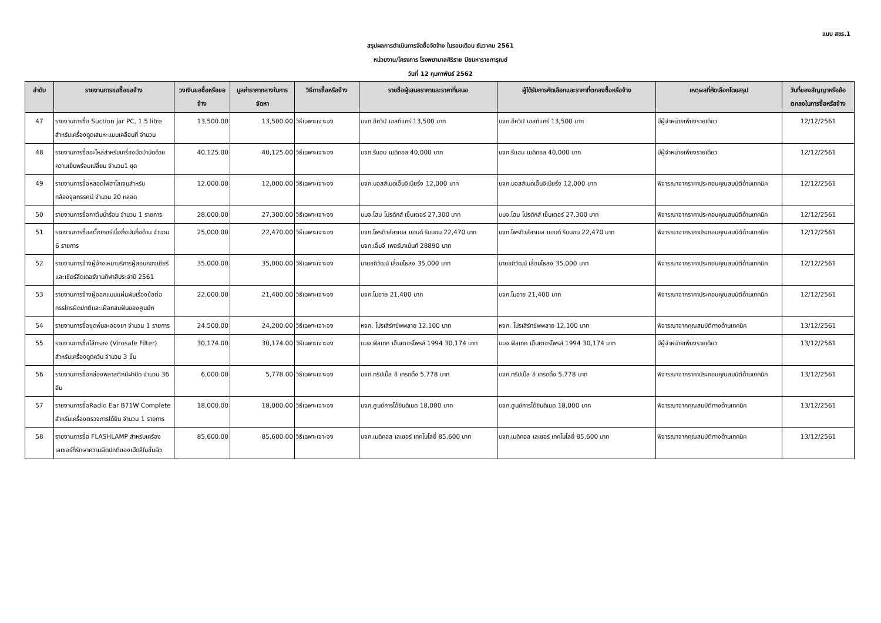แบบ สขร.1
สรุปผลการดำเนินการจัดซื้อจัดจ้าง ในรอบเดือน ธันวาคม 2561
หน่วยงาน/โครงการ โรงพยาบาลศิริราช ปิยมหาราชการุณย์
วันที่ 12 กุมภาพันธ์ 2562
| ลำดับ | รายงานการขอซื้อขอจ้าง | วงเงินขอซื้อหรือขอจ้าง | มูลค่าราคากลางในการจัดหา | วิธีการซื้อหรือจ้าง | รายชื่อผู้เสนอราคาและราคาที่เสนอ | ผู้ได้รับการคัดเลือกและราคาที่ตกลงซื้อหรือจ้าง | เหตุผลที่คัดเลือกโดยสรุป | วันที่ของสัญญาหรือข้อตกลงในการซื้อหรือจ้าง |
| --- | --- | --- | --- | --- | --- | --- | --- | --- |
| 47 | รายงานการซื้อ Suction jar PC, 1.5 litre สำหรับเครื่องดูดเสมหะแบบเคลื่อนที่ จำนวน | 13,500.00 | 13,500.00 | วิธีเฉพาะเจาะจง | บจก.อีควิป เฮลท์แคร์ 13,500 บาท | บจก.อีควิป เฮลท์แคร์ 13,500 บาท | มีผู้จำหน่ายเพียงรายเดียว | 12/12/2561 |
| 48 | รายงานการซื้ออะไหล่สำหรับเครื่องมือบำบัดด้วยความเย็นพร้อมเปลี่ยน จำนวน1 ชุด | 40,125.00 | 40,125.00 | วิธีเฉพาะเจาะจง | บจก.รีแฮบ เมดิคอล 40,000 บาท | บจก.รีแฮบ เมดิคอล 40,000 บาท | มีผู้จำหน่ายเพียงรายเดียว | 12/12/2561 |
| 49 | รายงานการซื้อหลอดไฟฮาโลเจนสำหรับกล้องจุลทรรศน์ จำนวน 20 หลอด | 12,000.00 | 12,000.00 | วิธีเฉพาะเจาะจง | บจก.บอสส์เมดเอ็นจิเนียริ่ง 12,000 บาท | บจก.บอสส์เมดเอ็นจิเนียริ่ง 12,000 บาท | พิจารณาจากราคาประกอบคุณสมบัติด้านเทคนิค | 12/12/2561 |
| 50 | รายงานการซื้อกาต้มน้ำร้อน จำนวน 1 รายการ | 28,000.00 | 27,300.00 | วิธีเฉพาะเจาะจง | บมจ.โฮม โปรดักส์ เซ็นเตอร์ 27,300 บาท | บมจ.โฮม โปรดักส์ เซ็นเตอร์ 27,300 บาท | พิจารณาจากราคาประกอบคุณสมบัติด้านเทคนิค | 12/12/2561 |
| 51 | รายงานการซื้อสติ๊กเกอร์เนื้อกึ่งมันกึ่งด้าน จำนวน 6 รายการ | 25,000.00 | 22,470.00 | วิธีเฉพาะเจาะจง | บจก.โพรดิวส์ลาเบล แอนด์ ริบบอน 22,470 บาท บจก.เอ็มจี เพอร์มาเน้นท์ 28890 บาท | บจก.โพรดิวส์ลาเบล แอนด์ ริบบอน 22,470 บาท | พิจารณาจากราคาประกอบคุณสมบัติด้านเทคนิค | 12/12/2561 |
| 52 | รายงานการจ้างผู้จ้างเหมาบริการผู้สอนกองเชียร์และเชียร์ลีดเดอร์งานกีฬาสีประจำปี 2561 | 35,000.00 | 35,000.00 | วิธีเฉพาะเจาะจง | นายอภิวัฒน์ เลื่อมไธสง 35,000 บาท | นายอภิวัฒน์ เลื่อมไธสง 35,000 บาท | พิจารณาจากราคาประกอบคุณสมบัติด้านเทคนิค | 12/12/2561 |
| 53 | รายงานการจ้างผู้ออกแบบแผ่นพับเรื่องข้อต่อกรรไกรผิดปกติและเฝือกสบฟันของศูนย์ฑ | 22,000.00 | 21,400.00 | วิธีเฉพาะเจาะจง | บจก.โมอาย 21,400 บาท | บจก.โมอาย 21,400 บาท | พิจารณาจากราคาประกอบคุณสมบัติด้านเทคนิค | 12/12/2561 |
| 54 | รายงานการซื้อชุดพ่นละอองยา จำนวน 1 รายการ | 24,500.00 | 24,200.00 | วิธีเฉพาะเจาะจง | หจก. โปรเสิร์ทซัพพลาย 12,100 บาท | หจก. โปรเสิร์ทซัพพลาย 12,100 บาท | พิจารณาจากคุณสมบัติทางด้านเทคนิค | 13/12/2561 |
| 55 | รายงานการซื้อไส้กรอง (Virosafe Filter) สำหรับเครื่องดูดควัน จำนวน 3 ชิ้น | 30,174.00 | 30,174.00 | วิธีเฉพาะเจาะจง | บมจ.ฟิลเทค เอ็นเตอร์ไพรส์ 1994 30,174 บาท | บมจ.ฟิลเทค เอ็นเตอร์ไพรส์ 1994 30,174 บาท | มีผู้จำหน่ายเพียงรายเดียว | 13/12/2561 |
| 56 | รายงานการซื้อกล่องพลาสติกมีฝาปิด จำนวน 36 อัน | 6,000.00 | 5,778.00 | วิธีเฉพาะเจาะจง | บจก.ทริปเปิ้ล อี เทรดดิ้ง 5,778 บาท | บจก.ทริปเปิ้ล อี เทรดดิ้ง 5,778 บาท | พิจารณาจากราคาประกอบคุณสมบัติด้านเทคนิค | 13/12/2561 |
| 57 | รายงานการซื้อRadio Ear B71W Complete สำหรับเครื่องตรวจการได้ยิน จำนวน 1 รายการ | 18,000.00 | 18,000.00 | วิธีเฉพาะเจาะจง | บจก.ศูนย์การได้ยินดีเมด 18,000 บาท | บจก.ศูนย์การได้ยินดีเมด 18,000 บาท | พิจารณาจากคุณสมบัติทางด้านเทคนิค | 13/12/2561 |
| 58 | รายงานการซื้อ FLASHLAMP สำหรับเครื่องเลเซอร์ที่รักษาความผิดปกติของเม็ดสีในชั้นผิว | 85,600.00 | 85,600.00 | วิธีเฉพาะเจาะจง | บจก.เมดิคอล เลเซอร์ เทคโนโลยี่ 85,600 บาท | บจก.เมดิคอล เลเซอร์ เทคโนโลยี่ 85,600 บาท | พิจารณาจากคุณสมบัติทางด้านเทคนิค | 13/12/2561 |